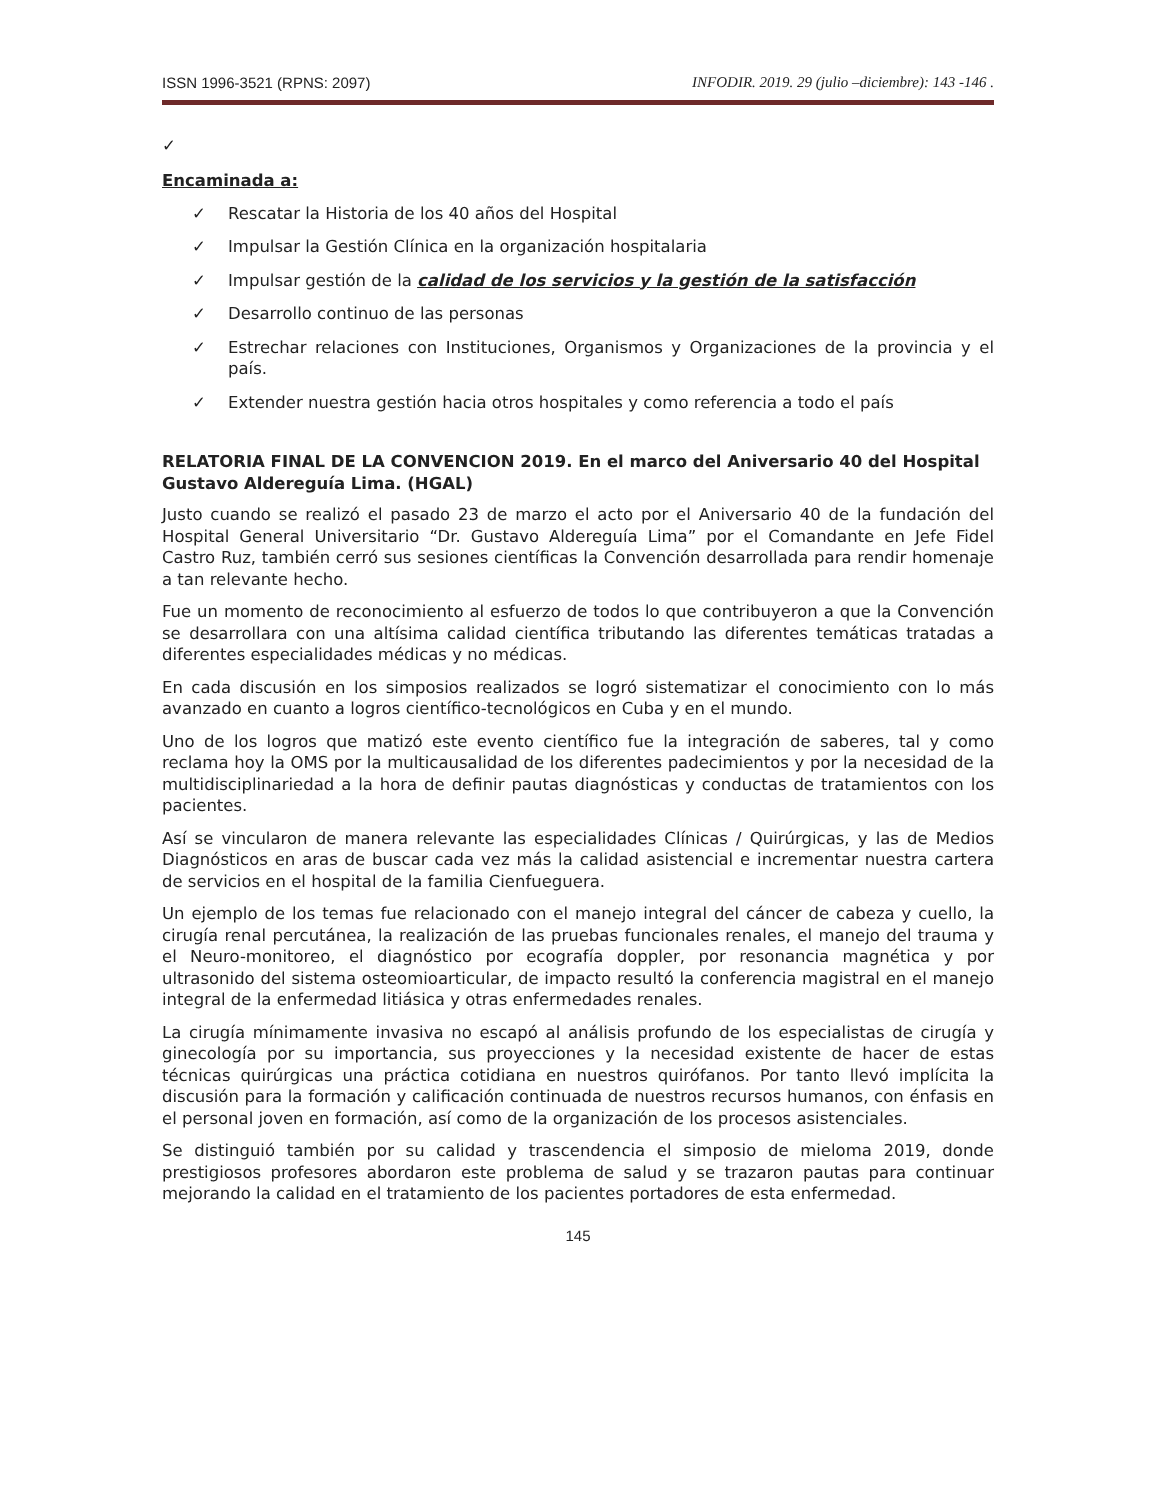ISSN 1996-3521 (RPNS: 2097) INFODIR. 2019. 29 (julio –diciembre): 143 -146 .
✓
Encaminada a:
✓ Rescatar la Historia de los 40 años del Hospital
✓ Impulsar la Gestión Clínica en la organización hospitalaria
✓ Impulsar gestión de la calidad de los servicios y la gestión de la satisfacción
✓ Desarrollo continuo de las personas
✓ Estrechar relaciones con Instituciones, Organismos y Organizaciones de la provincia y el país.
✓ Extender nuestra gestión hacia otros hospitales y como referencia a todo el país
RELATORIA FINAL DE LA CONVENCION 2019. En el marco del Aniversario 40 del Hospital Gustavo Aldereguía Lima. (HGAL)
Justo cuando se realizó el pasado 23 de marzo el acto por el Aniversario 40 de la fundación del Hospital General Universitario “Dr. Gustavo Aldereguía Lima” por el Comandante en Jefe Fidel Castro Ruz, también cerró sus sesiones científicas la Convención desarrollada para rendir homenaje a tan relevante hecho.
Fue un momento de reconocimiento al esfuerzo de todos lo que contribuyeron a que la Convención se desarrollara con una altísima calidad científica tributando las diferentes temáticas tratadas a diferentes especialidades médicas y no médicas.
En cada discusión en los simposios realizados se logró sistematizar el conocimiento con lo más avanzado en cuanto a logros científico-tecnológicos en Cuba y en el mundo.
Uno de los logros que matizó este evento científico fue la integración de saberes, tal y como reclama hoy la OMS por la multicausalidad de los diferentes padecimientos y por la necesidad de la multidisciplinariedad a la hora de definir pautas diagnósticas y conductas de tratamientos con los pacientes.
Así se vincularon de manera relevante las especialidades Clínicas / Quirúrgicas, y las de Medios Diagnósticos en aras de buscar cada vez más la calidad asistencial e incrementar nuestra cartera de servicios en el hospital de la familia Cienfueguera.
Un ejemplo de los temas fue relacionado con el manejo integral del cáncer de cabeza y cuello, la cirugía renal percutánea, la realización de las pruebas funcionales renales, el manejo del trauma y el Neuro-monitoreo, el diagnóstico por ecografía doppler, por resonancia magnética y por ultrasonido del sistema osteomioarticular, de impacto resultó la conferencia magistral en el manejo integral de la enfermedad litiásica y otras enfermedades renales.
La cirugía mínimamente invasiva no escapó al análisis profundo de los especialistas de cirugía y ginecología por su importancia, sus proyecciones y la necesidad existente de hacer de estas técnicas quirúrgicas una práctica cotidiana en nuestros quirófanos. Por tanto llevó implícita la discusión para la formación y calificación continuada de nuestros recursos humanos, con énfasis en el personal joven en formación, así como de la organización de los procesos asistenciales.
Se distinguió también por su calidad y trascendencia el simposio de mieloma 2019, donde prestigiosos profesores abordaron este problema de salud y se trazaron pautas para continuar mejorando la calidad en el tratamiento de los pacientes portadores de esta enfermedad.
145